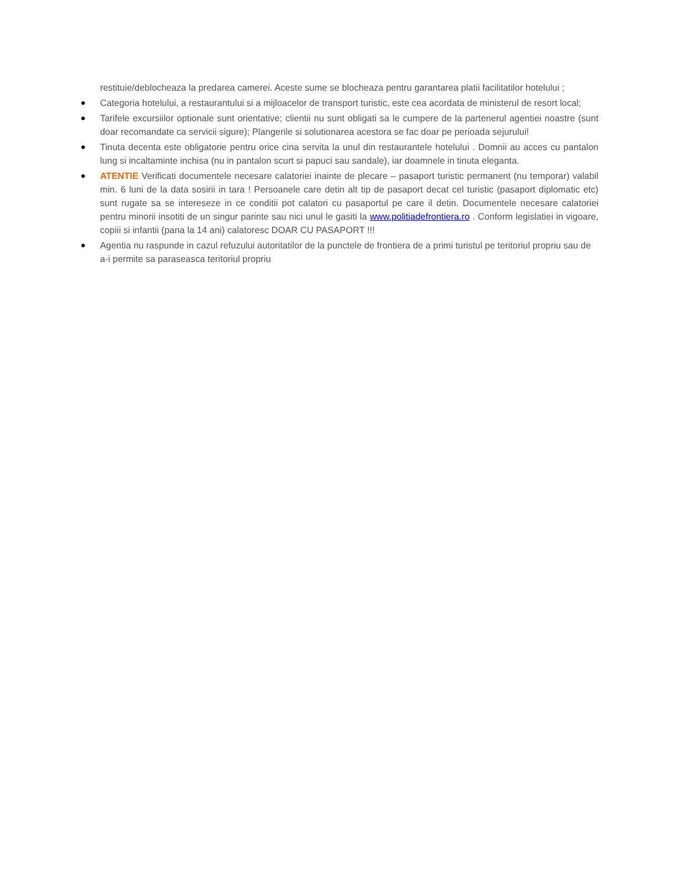restituie/deblocheaza la predarea camerei. Aceste sume se blocheaza pentru garantarea platii facilitatilor hotelului ;
● Categoria hotelului, a restaurantului si a mijloacelor de transport turistic, este cea acordata de ministerul de resort local;
● Tarifele excursiilor optionale sunt orientative; clientii nu sunt obligati sa le cumpere de la partenerul agentiei noastre (sunt doar recomandate ca servicii sigure); Plangerile si solutionarea acestora se fac doar pe perioada sejurului!
● Tinuta decenta este obligatorie pentru orice cina servita la unul din restaurantele hotelului . Domnii au acces cu pantalon lung si incaltaminte inchisa (nu in pantalon scurt si papuci sau sandale), iar doamnele in tinuta eleganta.
● ATENTIE Verificati documentele necesare calatoriei inainte de plecare – pasaport turistic permanent (nu temporar) valabil min. 6 luni de la data sosirii in tara ! Persoanele care detin alt tip de pasaport decat cel turistic (pasaport diplomatic etc) sunt rugate sa se intereseze in ce conditii pot calatori cu pasaportul pe care il detin. Documentele necesare calatoriei pentru minorii insotiti de un singur parinte sau nici unul le gasiti la www.politiadefrontiera.ro . Conform legislatiei in vigoare, copiii si infantii (pana la 14 ani) calatoresc DOAR CU PASAPORT !!!
● Agentia nu raspunde in cazul refuzului autoritatilor de la punctele de frontiera de a primi turistul pe teritoriul propriu sau de a-i permite sa paraseasca teritoriul propriu